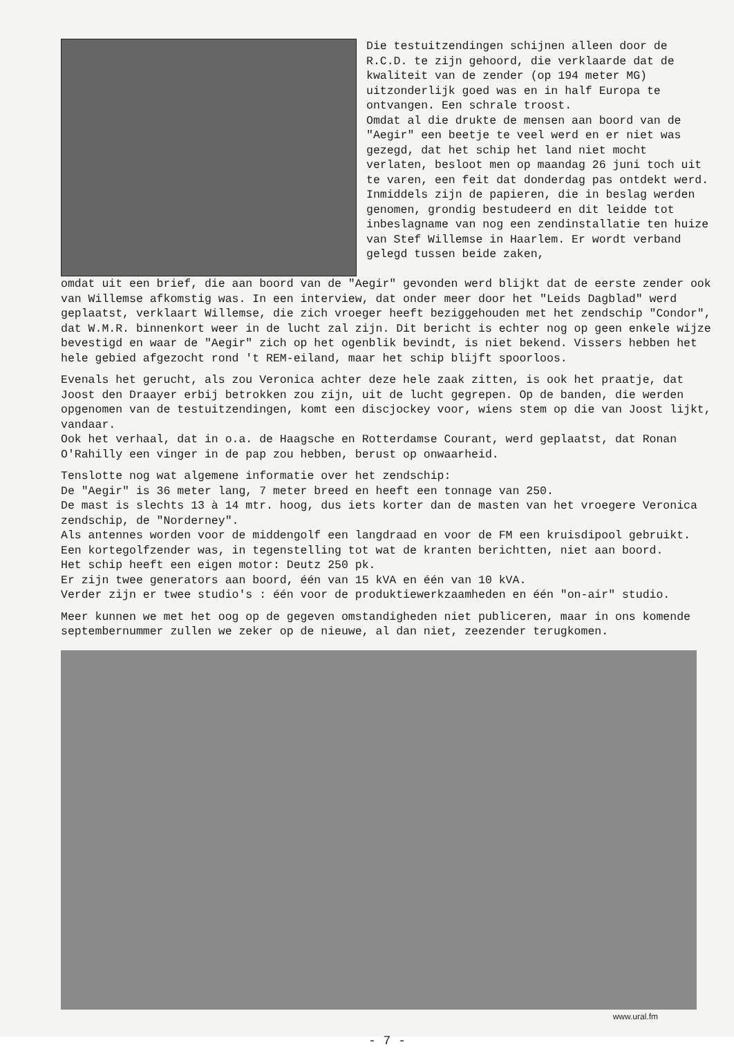Die testuitzendingen schijnen alleen door de R.C.D. te zijn gehoord, die verklaarde dat de kwaliteit van de zender (op 194 meter MG) uitzonderlijk goed was en in half Europa te ontvangen. Een schrale troost.
Omdat al die drukte de mensen aan boord van de "Aegir" een beetje te veel werd en er niet was gezegd, dat het schip het land niet mocht verlaten, besloot men op maandag 26 juni toch uit te varen, een feit dat donderdag pas ontdekt werd.
Inmiddels zijn de papieren, die in beslag werden genomen, grondig bestudeerd en dit leidde tot inbeslagname van nog een zendinstallatie ten huize van Stef Willemse in Haarlem. Er wordt verband gelegd tussen beide zaken,
omdat uit een brief, die aan boord van de "Aegir" gevonden werd blijkt dat de eerste zender ook van Willemse afkomstig was. In een interview, dat onder meer door het "Leids Dagblad" werd geplaatst, verklaart Willemse, die zich vroeger heeft beziggehouden met het zendschip "Condor", dat W.M.R. binnenkort weer in de lucht zal zijn. Dit bericht is echter nog op geen enkele wijze bevestigd en waar de "Aegir" zich op het ogenblik bevindt, is niet bekend. Vissers hebben het hele gebied afgezocht rond 't REM-eiland, maar het schip blijft spoorloos.
Evenals het gerucht, als zou Veronica achter deze hele zaak zitten, is ook het praatje, dat Joost den Draayer erbij betrokken zou zijn, uit de lucht gegrepen. Op de banden, die werden opgenomen van de testuitzendingen, komt een discjockey voor, wiens stem op die van Joost lijkt, vandaar.
Ook het verhaal, dat in o.a. de Haagsche en Rotterdamse Courant, werd geplaatst, dat Ronan O'Rahilly een vinger in de pap zou hebben, berust op onwaarheid.
Tenslotte nog wat algemene informatie over het zendschip:
De "Aegir" is 36 meter lang, 7 meter breed en heeft een tonnage van 250.
De mast is slechts 13 à 14 mtr. hoog, dus iets korter dan de masten van het vroegere Veronica zendschip, de "Norderney".
Als antennes worden voor de middengolf een langdraad en voor de FM een kruisdipool gebruikt. Een kortegolfzender was, in tegenstelling tot wat de kranten berichtten, niet aan boord.
Het schip heeft een eigen motor: Deutz 250 pk.
Er zijn twee generators aan boord, één van 15 kVA en één van 10 kVA.
Verder zijn er twee studio's : één voor de produktiewerkzaamheden en één "on-air" studio.
Meer kunnen we met het oog op de gegeven omstandigheden niet publiceren, maar in ons komende septembernummer zullen we zeker op de nieuwe, al dan niet, zeezender terugkomen.
www.ural.fm
- 7 -